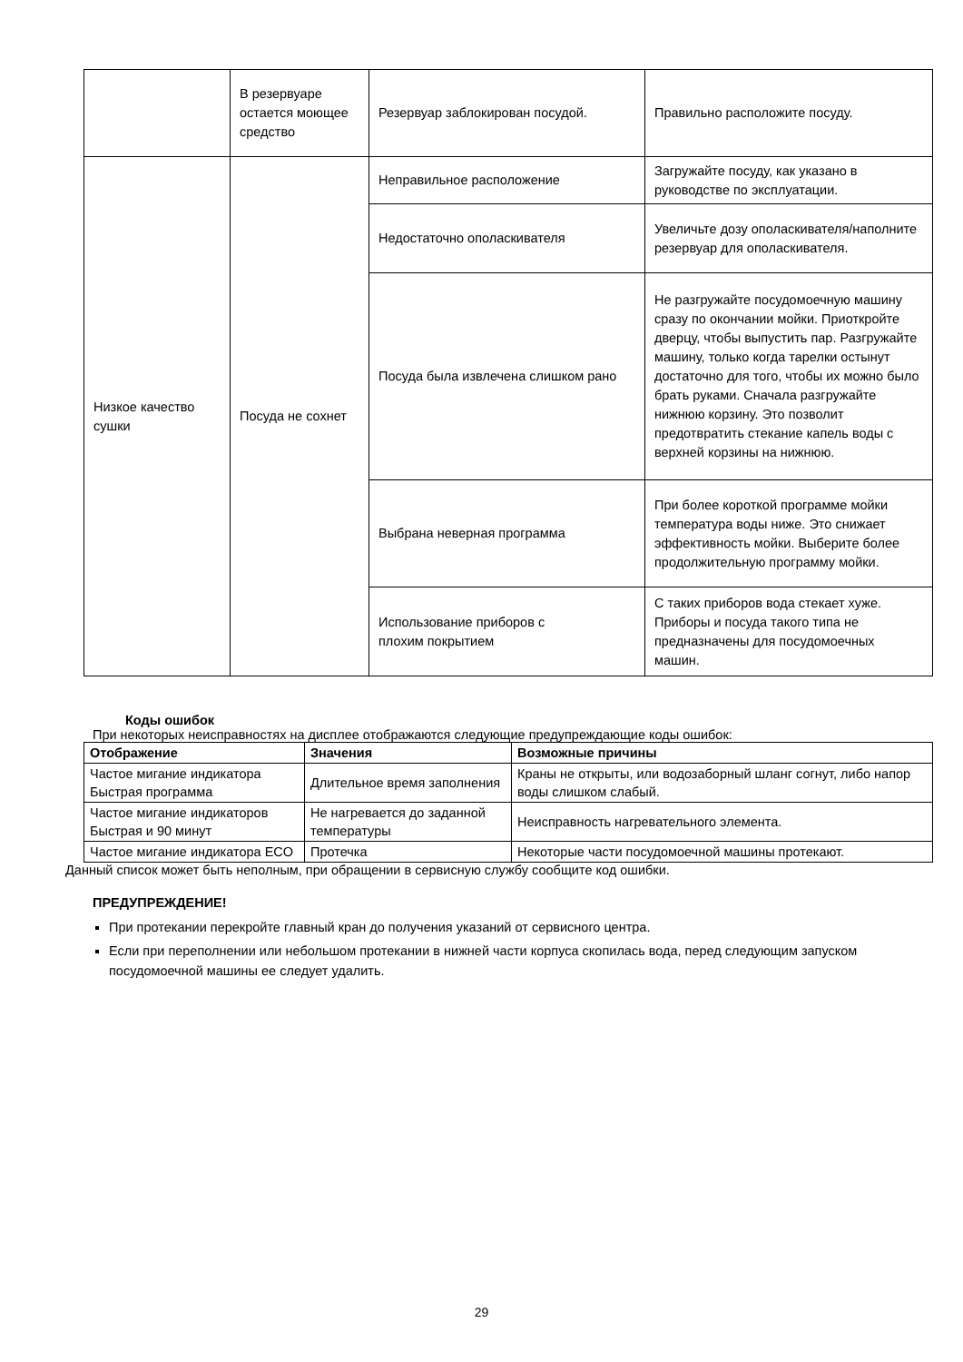| | В резервуаре остается моющее средство | Резервуар заблокирован посудой. | Правильно расположите посуду. |
| Низкое качество сушки | Посуда не сохнет | Неправильное расположение | Загружайте посуду, как указано в руководстве по эксплуатации. |
| | | Недостаточно ополаскивателя | Увеличьте дозу ополаскивателя/наполните резервуар для ополаскивателя. |
| | | Посуда была извлечена слишком рано | Не разгружайте посудомоечную машину сразу по окончании мойки. Приоткройте дверцу, чтобы выпустить пар. Разгружайте машину, только когда тарелки остынут достаточно для того, чтобы их можно было брать руками. Сначала разгружайте нижнюю корзину. Это позволит предотвратить стекание капель воды с верхней корзины на нижнюю. |
| | | Выбрана неверная программа | При более короткой программе мойки температура воды ниже. Это снижает эффективность мойки. Выберите более продолжительную программу мойки. |
| | | Использование приборов с плохим покрытием | С таких приборов вода стекает хуже. Приборы и посуда такого типа не предназначены для посудомоечных машин. |
Коды ошибок
При некоторых неисправностях на дисплее отображаются следующие предупреждающие коды ошибок:
| Отображение | Значения | Возможные причины |
| --- | --- | --- |
| Частое мигание индикатора Быстрая программа | Длительное время заполнения | Краны не открыты, или водозаборный шланг согнут, либо напор воды слишком слабый. |
| Частое мигание индикаторов Быстрая и 90 минут | Не нагревается до заданной температуры | Неисправность нагревательного элемента. |
| Частое мигание индикатора ECO | Протечка | Некоторые части посудомоечной машины протекают. |
Данный список может быть неполным, при обращении в сервисную службу сообщите код ошибки.
ПРЕДУПРЕЖДЕНИЕ!
При протекании перекройте главный кран до получения указаний от сервисного центра.
Если при переполнении или небольшом протекании в нижней части корпуса скопилась вода, перед следующим запуском посудомоечной машины ее следует удалить.
29